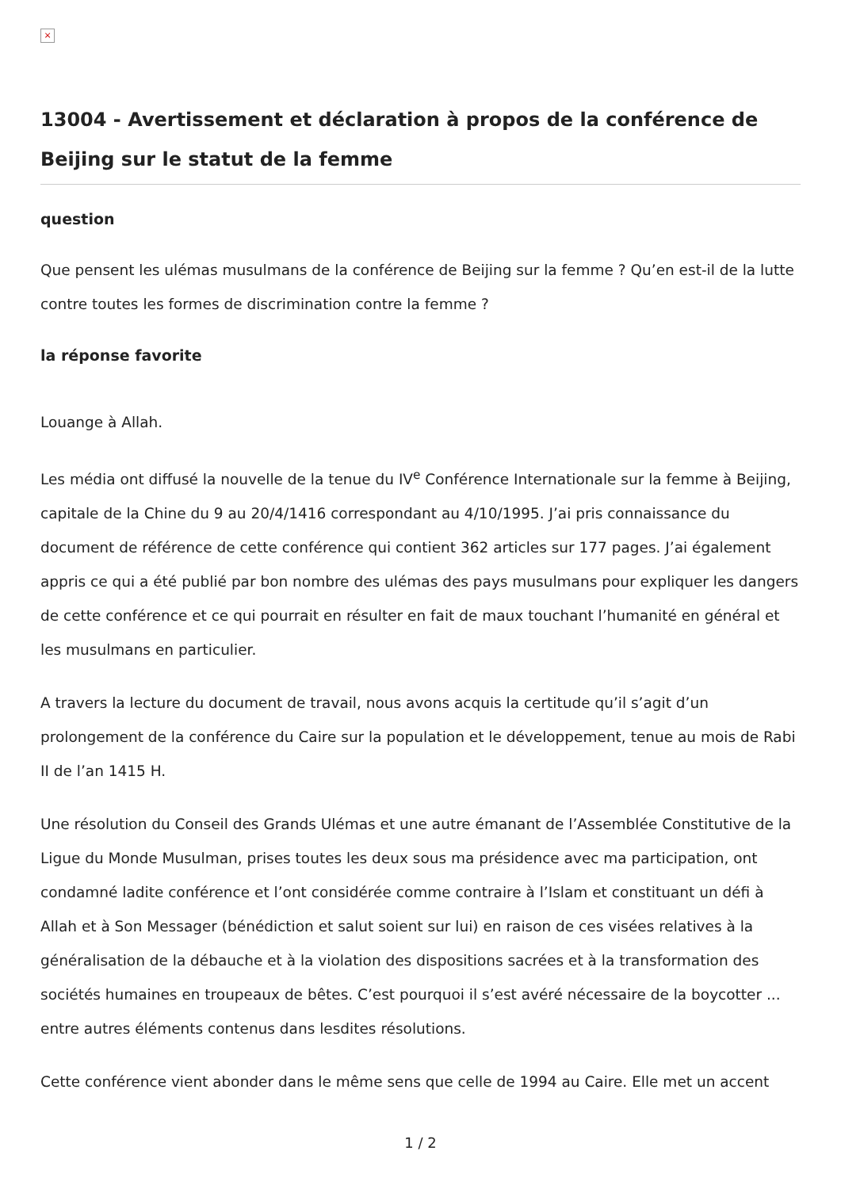×
13004 - Avertissement et déclaration à propos de la conférence de Beijing sur le statut de la femme
question
Que pensent les ulémas musulmans de la conférence de Beijing sur la femme ? Qu’en est-il de la lutte contre toutes les formes de discrimination contre la femme ?
la réponse favorite
Louange à Allah.
Les média ont diffusé la nouvelle de la tenue du IV<sup>e</sup> Conférence Internationale sur la femme à Beijing, capitale de la Chine du 9 au 20/4/1416 correspondant au 4/10/1995. J’ai pris connaissance du document de référence de cette conférence qui contient 362 articles sur 177 pages. J’ai également appris ce qui a été publié par bon nombre des ulémas des pays musulmans pour expliquer les dangers de cette conférence et ce qui pourrait en résulter en fait de maux touchant l’humanité en général et les musulmans en particulier.
A travers la lecture du document de travail, nous avons acquis la certitude qu’il s’agit d’un prolongement de la conférence du Caire sur la population et le développement, tenue au mois de Rabi II de l’an 1415 H.
Une résolution du Conseil des Grands Ulémas et une autre émanant de l’Assemblée Constitutive de la Ligue du Monde Musulman, prises toutes les deux sous ma présidence avec ma participation, ont condamné ladite conférence et l’ont considérée comme contraire à l’Islam et constituant un défi à Allah et à Son Messager (bénédiction et salut soient sur lui) en raison de ces visées relatives à la généralisation de la débauche et à la violation des dispositions sacrées et à la transformation des sociétés humaines en troupeaux de bêtes. C’est pourquoi il s’est avéré nécessaire de la boycotter ... entre autres éléments contenus dans lesdites résolutions.
Cette conférence vient abonder dans le même sens que celle de 1994 au Caire. Elle met un accent
1 / 2